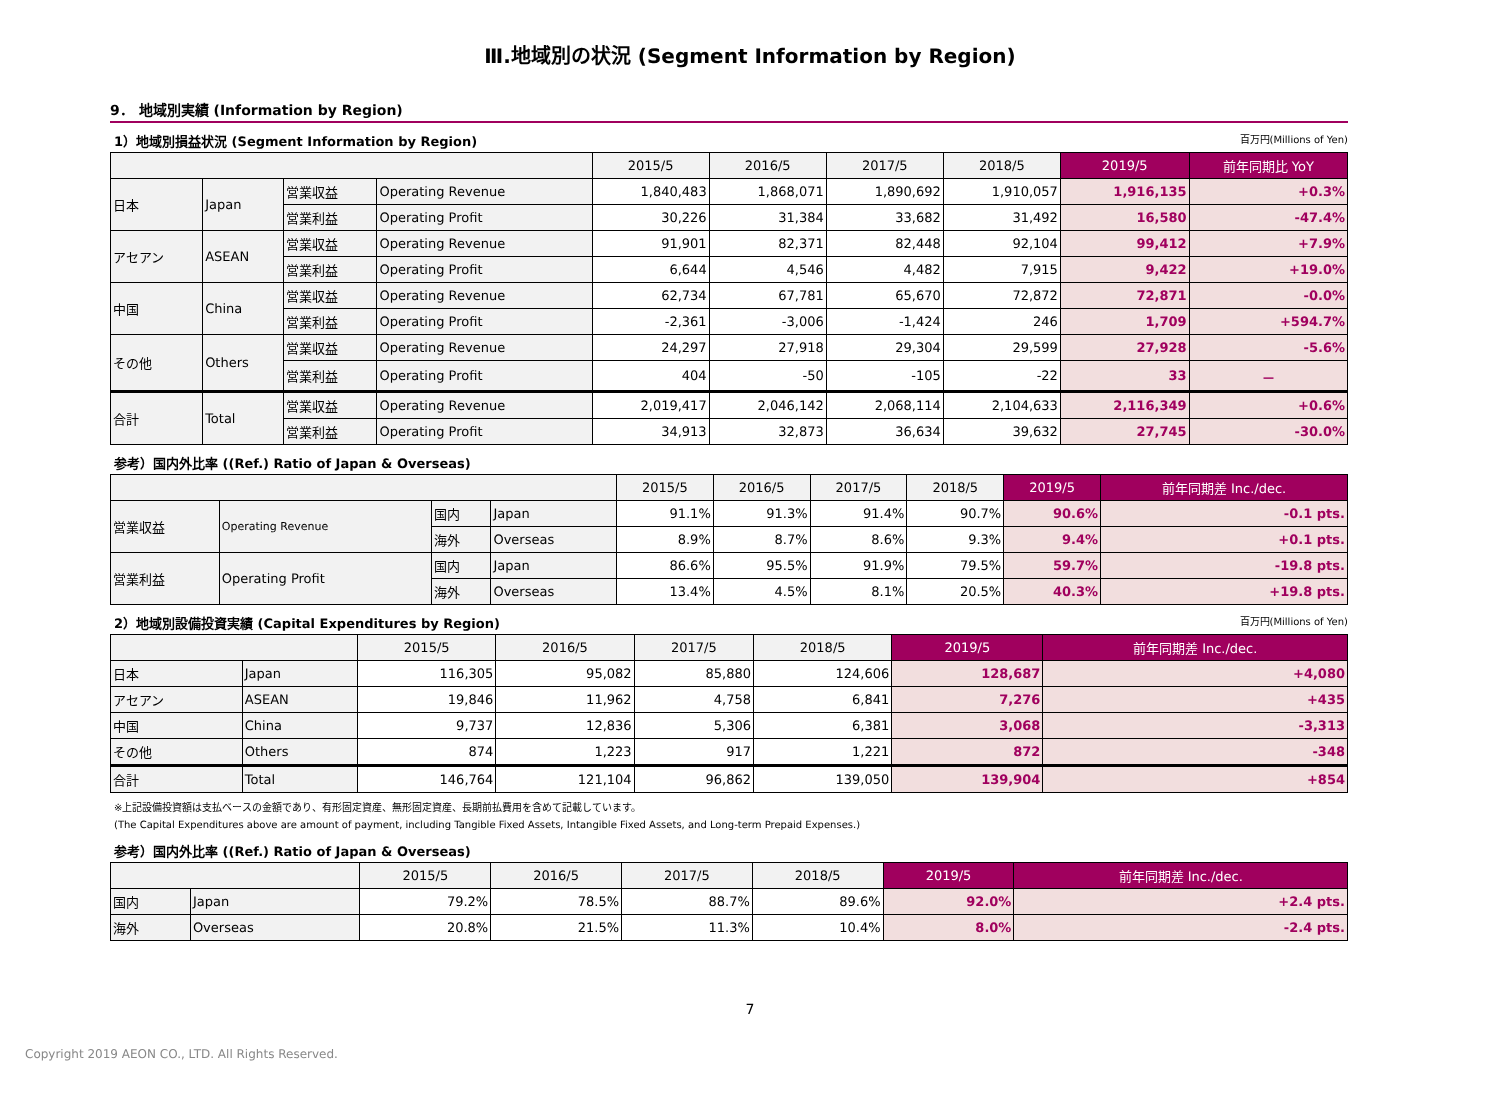Ⅲ.地域別の状況 (Segment Information by Region)
9． 地域別実績 (Information by Region)
1）地域別損益状況 (Segment Information by Region) 百万円(Millions of Yen)
| | | | | 2015/5 | 2016/5 | 2017/5 | 2018/5 | 2019/5 | 前年同期比 YoY |
| --- | --- | --- | --- | --- | --- | --- | --- | --- | --- |
| 日本 | Japan | 営業収益 | Operating Revenue | 1,840,483 | 1,868,071 | 1,890,692 | 1,910,057 | 1,916,135 | +0.3% |
| | | 営業利益 | Operating Profit | 30,226 | 31,384 | 33,682 | 31,492 | 16,580 | -47.4% |
| アセアン | ASEAN | 営業収益 | Operating Revenue | 91,901 | 82,371 | 82,448 | 92,104 | 99,412 | +7.9% |
| | | 営業利益 | Operating Profit | 6,644 | 4,546 | 4,482 | 7,915 | 9,422 | +19.0% |
| 中国 | China | 営業収益 | Operating Revenue | 62,734 | 67,781 | 65,670 | 72,872 | 72,871 | -0.0% |
| | | 営業利益 | Operating Profit | -2,361 | -3,006 | -1,424 | 246 | 1,709 | +594.7% |
| その他 | Others | 営業収益 | Operating Revenue | 24,297 | 27,918 | 29,304 | 29,599 | 27,928 | -5.6% |
| | | 営業利益 | Operating Profit | 404 | -50 | -105 | -22 | 33 | － |
| 合計 | Total | 営業収益 | Operating Revenue | 2,019,417 | 2,046,142 | 2,068,114 | 2,104,633 | 2,116,349 | +0.6% |
| | | 営業利益 | Operating Profit | 34,913 | 32,873 | 36,634 | 39,632 | 27,745 | -30.0% |
参考）国内外比率 ((Ref.) Ratio of Japan & Overseas)
| | | | | 2015/5 | 2016/5 | 2017/5 | 2018/5 | 2019/5 | 前年同期差 Inc./dec. |
| --- | --- | --- | --- | --- | --- | --- | --- | --- | --- |
| 営業収益 | Operating Revenue | 国内 | Japan | 91.1% | 91.3% | 91.4% | 90.7% | 90.6% | -0.1 pts. |
| | | 海外 | Overseas | 8.9% | 8.7% | 8.6% | 9.3% | 9.4% | +0.1 pts. |
| 営業利益 | Operating Profit | 国内 | Japan | 86.6% | 95.5% | 91.9% | 79.5% | 59.7% | -19.8 pts. |
| | | 海外 | Overseas | 13.4% | 4.5% | 8.1% | 20.5% | 40.3% | +19.8 pts. |
2）地域別設備投資実績 (Capital Expenditures by Region) 百万円(Millions of Yen)
| | | 2015/5 | 2016/5 | 2017/5 | 2018/5 | 2019/5 | 前年同期差 Inc./dec. |
| --- | --- | --- | --- | --- | --- | --- | --- |
| 日本 | Japan | 116,305 | 95,082 | 85,880 | 124,606 | 128,687 | +4,080 |
| アセアン | ASEAN | 19,846 | 11,962 | 4,758 | 6,841 | 7,276 | +435 |
| 中国 | China | 9,737 | 12,836 | 5,306 | 6,381 | 3,068 | -3,313 |
| その他 | Others | 874 | 1,223 | 917 | 1,221 | 872 | -348 |
| 合計 | Total | 146,764 | 121,104 | 96,862 | 139,050 | 139,904 | +854 |
※上記設備投資額は支払ベースの金額であり、有形固定資産、無形固定資産、長期前払費用を含めて記載しています。
(The Capital Expenditures above are amount of payment, including Tangible Fixed Assets, Intangible Fixed Assets, and Long-term Prepaid Expenses.)
参考）国内外比率 ((Ref.) Ratio of Japan & Overseas)
| | | 2015/5 | 2016/5 | 2017/5 | 2018/5 | 2019/5 | 前年同期差 Inc./dec. |
| --- | --- | --- | --- | --- | --- | --- | --- |
| 国内 | Japan | 79.2% | 78.5% | 88.7% | 89.6% | 92.0% | +2.4 pts. |
| 海外 | Overseas | 20.8% | 21.5% | 11.3% | 10.4% | 8.0% | -2.4 pts. |
7
Copyright 2019 AEON CO., LTD. All Rights Reserved.